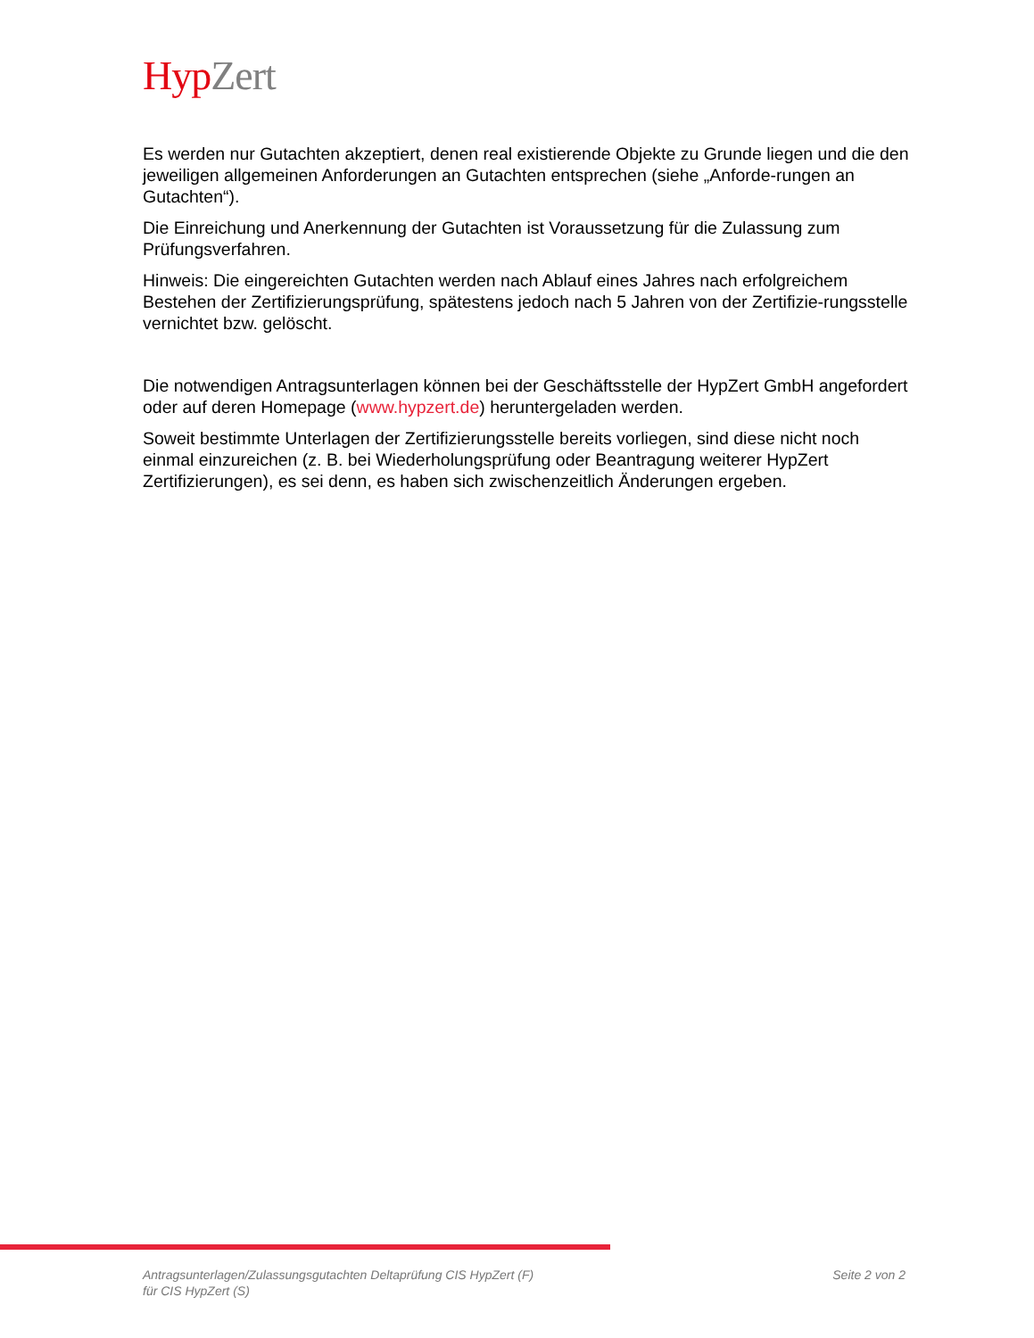Hyp Zert
Es werden nur Gutachten akzeptiert, denen real existierende Objekte zu Grunde liegen und die den jeweiligen allgemeinen Anforderungen an Gutachten entsprechen (siehe „Anforde-rungen an Gutachten“).
Die Einreichung und Anerkennung der Gutachten ist Voraussetzung für die Zulassung zum Prüfungsverfahren.
Hinweis: Die eingereichten Gutachten werden nach Ablauf eines Jahres nach erfolgreichem Bestehen der Zertifizierungsprüfung, spätestens jedoch nach 5 Jahren von der Zertifizie-rungsstelle vernichtet bzw. gelöscht.
Die notwendigen Antragsunterlagen können bei der Geschäftsstelle der HypZert GmbH angefordert oder auf deren Homepage (www.hypzert.de) heruntergeladen werden.
Soweit bestimmte Unterlagen der Zertifizierungsstelle bereits vorliegen, sind diese nicht noch einmal einzureichen (z. B. bei Wiederholungsprüfung oder Beantragung weiterer HypZert Zertifizierungen), es sei denn, es haben sich zwischenzeitlich Änderungen ergeben.
Antragsunterlagen/Zulassungsgutachten Deltaprüfung CIS HypZert (F)
für CIS HypZert (S)
Seite 2 von 2